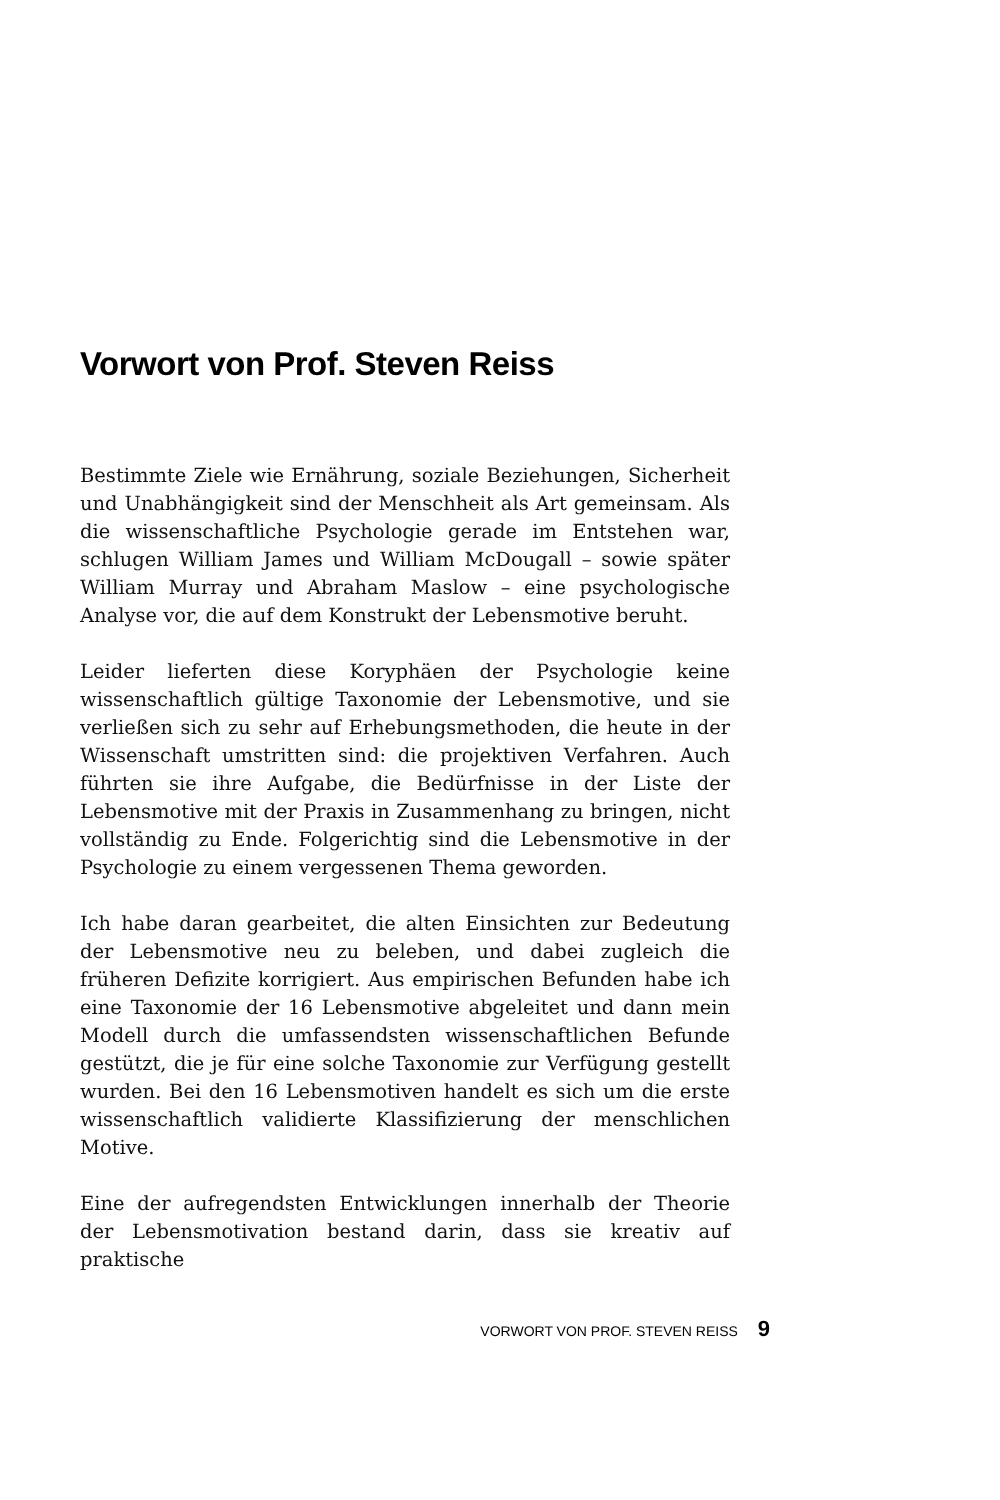Vorwort von Prof. Steven Reiss
Bestimmte Ziele wie Ernährung, soziale Beziehungen, Sicherheit und Unabhängigkeit sind der Menschheit als Art gemeinsam. Als die wissenschaftliche Psychologie gerade im Entstehen war, schlugen William James und William McDougall – sowie später William Murray und Abraham Maslow – eine psychologische Analyse vor, die auf dem Konstrukt der Lebensmotive beruht.
Leider lieferten diese Koryphäen der Psychologie keine wissenschaftlich gültige Taxonomie der Lebensmotive, und sie verließen sich zu sehr auf Erhebungsmethoden, die heute in der Wissenschaft umstritten sind: die projektiven Verfahren. Auch führten sie ihre Aufgabe, die Bedürfnisse in der Liste der Lebensmotive mit der Praxis in Zusammenhang zu bringen, nicht vollständig zu Ende. Folgerichtig sind die Lebensmotive in der Psychologie zu einem vergessenen Thema geworden.
Ich habe daran gearbeitet, die alten Einsichten zur Bedeutung der Lebensmotive neu zu beleben, und dabei zugleich die früheren Defizite korrigiert. Aus empirischen Befunden habe ich eine Taxonomie der 16 Lebensmotive abgeleitet und dann mein Modell durch die umfassendsten wissenschaftlichen Befunde gestützt, die je für eine solche Taxonomie zur Verfügung gestellt wurden. Bei den 16 Lebensmotiven handelt es sich um die erste wissenschaftlich validierte Klassifizierung der menschlichen Motive.
Eine der aufregendsten Entwicklungen innerhalb der Theorie der Lebensmotivation bestand darin, dass sie kreativ auf praktische
VORWORT VON PROF. STEVEN REISS 9